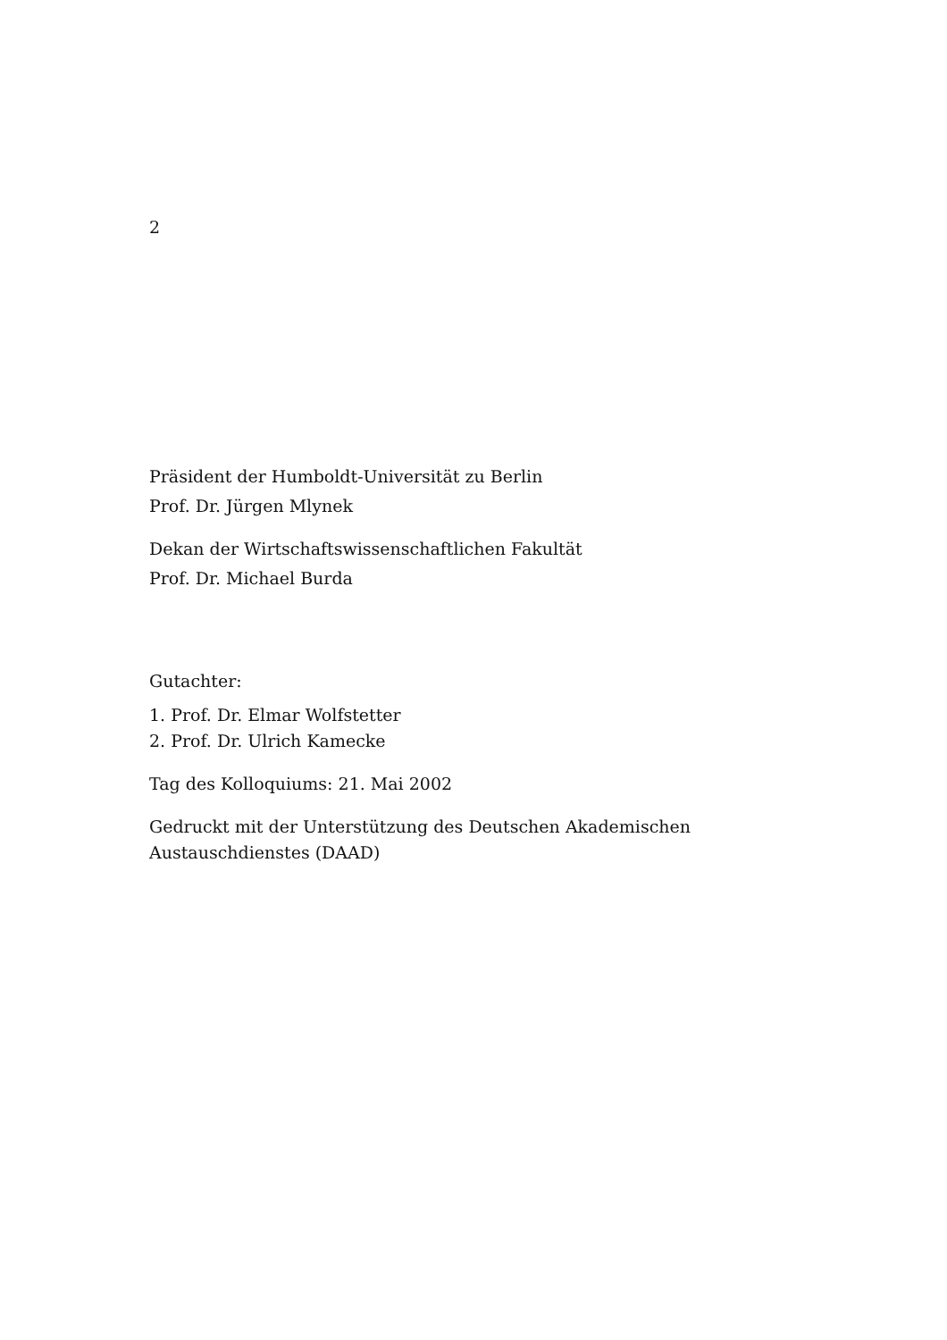2
Präsident der Humboldt-Universität zu Berlin
Prof. Dr. Jürgen Mlynek
Dekan der Wirtschaftswissenschaftlichen Fakultät
Prof. Dr. Michael Burda
Gutachter:
1. Prof. Dr. Elmar Wolfstetter
2. Prof. Dr. Ulrich Kamecke
Tag des Kolloquiums: 21. Mai 2002
Gedruckt mit der Unterstützung des Deutschen Akademischen
Austauschdienstes (DAAD)